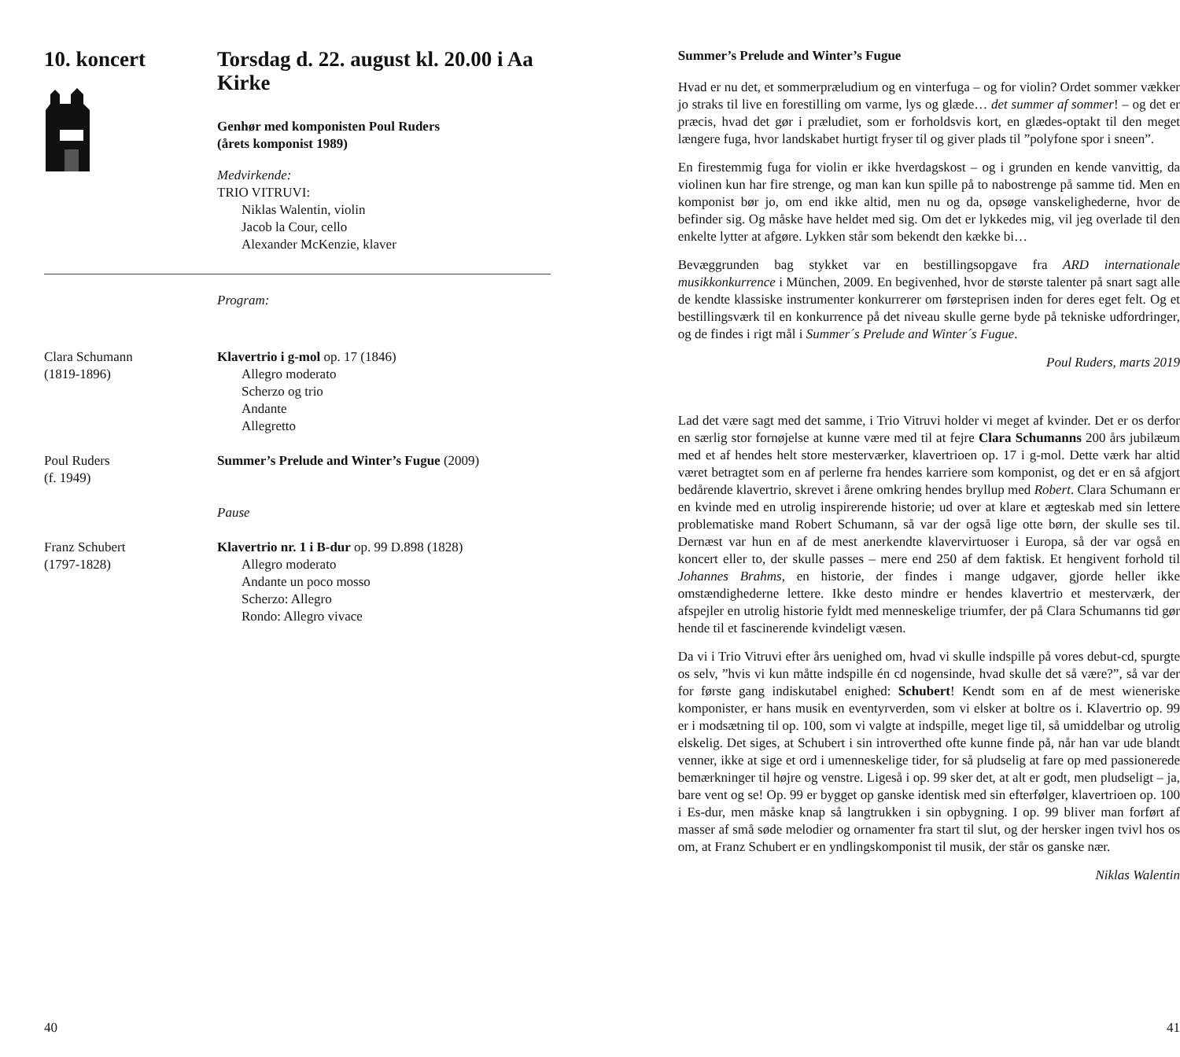10. koncert Torsdag d. 22. august kl. 20.00 i Aa Kirke
Genhør med komponisten Poul Ruders
(årets komponist 1989)
Medvirkende:
TRIO VITRUVI:
Niklas Walentin, violin
Jacob la Cour, cello
Alexander McKenzie, klaver
Program:
Clara Schumann
(1819-1896)
Klavertrio i g-mol op. 17 (1846)
Allegro moderato
Scherzo og trio
Andante
Allegretto
Poul Ruders
(f. 1949)
Summer’s Prelude and Winter’s Fugue (2009)
Pause
Franz Schubert
(1797-1828)
Klavertrio nr. 1 i B-dur op. 99 D.898 (1828)
Allegro moderato
Andante un poco mosso
Scherzo: Allegro
Rondo: Allegro vivace
40
Summer’s Prelude and Winter’s Fugue
Hvad er nu det, et sommerpræludium og en vinterfuga – og for violin? Ordet sommer vækker jo straks til live en forestilling om varme, lys og glæde… det summer af sommer! – og det er præcis, hvad det gør i præludiet, som er forholdsvis kort, en glædes-optakt til den meget længere fuga, hvor landskabet hurtigt fryser til og giver plads til ”polyfone spor i sneen”.
En firestemmig fuga for violin er ikke hverdagskost – og i grunden en kende vanvittig, da violinen kun har fire strenge, og man kan kun spille på to nabostrenge på samme tid. Men en komponist bør jo, om end ikke altid, men nu og da, opsøge vanskelighederne, hvor de befinder sig. Og måske have heldet med sig. Om det er lykkedes mig, vil jeg overlade til den enkelte lytter at afgøre. Lykken står som bekendt den kække bi…
Bevæggrunden bag stykket var en bestillingsopgave fra ARD internationale musikkonkurrence i München, 2009. En begivenhed, hvor de største talenter på snart sagt alle de kendte klassiske instrumenter konkurrerer om førsteprisen inden for deres eget felt. Og et bestillingsværk til en konkurrence på det niveau skulle gerne byde på tekniske udfordringer, og de findes i rigt mål i Summer´s Prelude and Winter´s Fugue.
Poul Ruders, marts 2019
Lad det være sagt med det samme, i Trio Vitruvi holder vi meget af kvinder. Det er os derfor en særlig stor fornøjelse at kunne være med til at fejre Clara Schumanns 200 års jubilæum med et af hendes helt store mesterværker, klavertrioen op. 17 i g-mol. Dette værk har altid været betragtet som en af perlerne fra hendes karriere som komponist, og det er en så afgjort bedårende klavertrio, skrevet i årene omkring hendes bryllup med Robert. Clara Schumann er en kvinde med en utrolig inspirerende historie; ud over at klare et ægteskab med sin lettere problematiske mand Robert Schumann, så var der også lige otte børn, der skulle ses til. Dernæst var hun en af de mest anerkendte klavervirtuoser i Europa, så der var også en koncert eller to, der skulle passes – mere end 250 af dem faktisk. Et hengivent forhold til Johannes Brahms, en historie, der findes i mange udgaver, gjorde heller ikke omstændighederne lettere. Ikke desto mindre er hendes klavertrio et mesterværk, der afspejler en utrolig historie fyldt med menneskelige triumfer, der på Clara Schumanns tid gør hende til et fascinerende kvindeligt væsen.
Da vi i Trio Vitruvi efter års uenighed om, hvad vi skulle indspille på vores debut-cd, spurgte os selv, ”hvis vi kun måtte indspille én cd nogensinde, hvad skulle det så være?”, så var der for første gang indiskutabel enighed: Schubert! Kendt som en af de mest wieneriske komponister, er hans musik en eventyrverden, som vi elsker at boltre os i. Klavertrio op. 99 er i modsætning til op. 100, som vi valgte at indspille, meget lige til, så umiddelbar og utrolig elskelig. Det siges, at Schubert i sin introverthed ofte kunne finde på, når han var ude blandt venner, ikke at sige et ord i umenneskelige tider, for så pludselig at fare op med passionerede bemærkninger til højre og venstre. Ligeså i op. 99 sker det, at alt er godt, men pludseligt – ja, bare vent og se! Op. 99 er bygget op ganske identisk med sin efterfølger, klavertrioen op. 100 i Es-dur, men måske knap så langtrukken i sin opbygning. I op. 99 bliver man forført af masser af små søde melodier og ornamenter fra start til slut, og der hersker ingen tvivl hos os om, at Franz Schubert er en yndlingskomponist til musik, der står os ganske nær.
Niklas Walentin
41